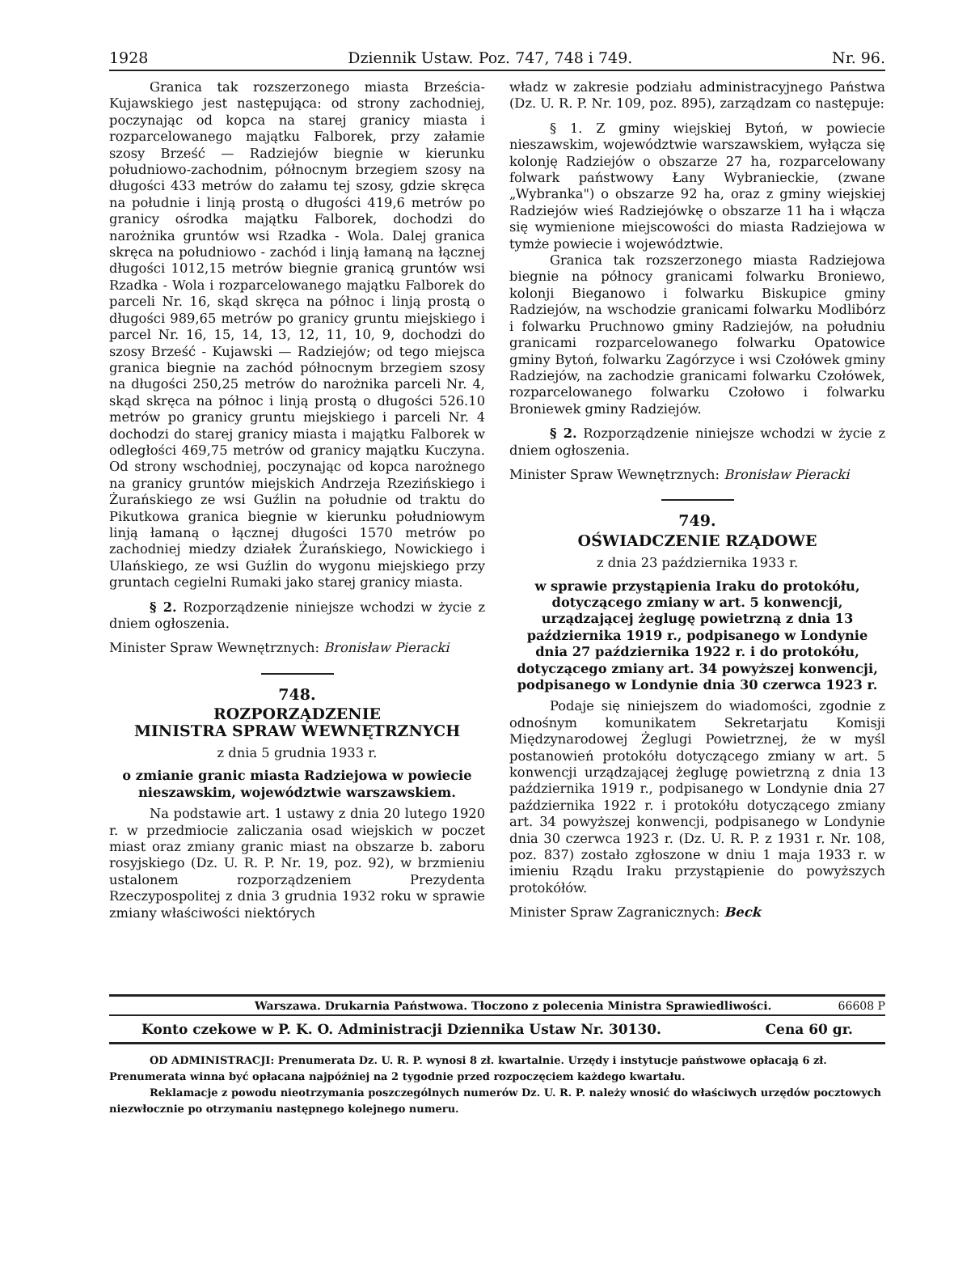1928 Dziennik Ustaw. Poz. 747, 748 i 749. Nr. 96.
Granica tak rozszerzonego miasta Brześcia-Kujawskiego jest następująca: od strony zachodniej, poczynając od kopca na starej granicy miasta i rozparcelowanego majątku Falborek, przy załamie szosy Brześć — Radziejów biegnie w kierunku południowo-zachodnim, północnym brzegiem szosy na długości 433 metrów do załamu tej szosy, gdzie skręca na południe i linją prostą o długości 419,6 metrów po granicy ośrodka majątku Falborek, dochodzi do narożnika gruntów wsi Rzadka - Wola. Dalej granica skręca na południowo - zachód i linją łamaną na łącznej długości 1012,15 metrów biegnie granicą gruntów wsi Rzadka - Wola i rozparcelowanego majątku Falborek do parceli Nr. 16, skąd skręca na północ i linją prostą o długości 989,65 metrów po granicy gruntu miejskiego i parcel Nr. 16, 15, 14, 13, 12, 11, 10, 9, dochodzi do szosy Brześć - Kujawski — Radziejów; od tego miejsca granica biegnie na zachód północnym brzegiem szosy na długości 250,25 metrów do narożnika parceli Nr. 4, skąd skręca na północ i linją prostą o długości 526.10 metrów po granicy gruntu miejskiego i parceli Nr. 4 dochodzi do starej granicy miasta i majątku Falborek w odległości 469,75 metrów od granicy majątku Kuczyna. Od strony wschodniej, poczynając od kopca narożnego na granicy gruntów miejskich Andrzeja Rzezińskiego i Żurańskiego ze wsi Guźlin na południe od traktu do Pikutkowa granica biegnie w kierunku południowym linją łamaną o łącznej długości 1570 metrów po zachodniej miedzy działek Żurańskiego, Nowickiego i Ulańskiego, ze wsi Guźlin do wygonu miejskiego przy gruntach cegielni Rumaki jako starej granicy miasta.
§ 2. Rozporządzenie niniejsze wchodzi w życie z dniem ogłoszenia.
Minister Spraw Wewnętrznych: Bronisław Pieracki
748.
ROZPORZĄDZENIE
MINISTRA SPRAW WEWNĘTRZNYCH
z dnia 5 grudnia 1933 r.
o zmianie granic miasta Radziejowa w powiecie nieszawskim, województwie warszawskiem.
Na podstawie art. 1 ustawy z dnia 20 lutego 1920 r. w przedmiocie zaliczania osad wiejskich w poczet miast oraz zmiany granic miast na obszarze b. zaboru rosyjskiego (Dz. U. R. P. Nr. 19, poz. 92), w brzmieniu ustalonem rozporządzeniem Prezydenta Rzeczypospolitej z dnia 3 grudnia 1932 roku w sprawie zmiany właściwości niektórych
władz w zakresie podziału administracyjnego Państwa (Dz. U. R. P. Nr. 109, poz. 895), zarządzam co następuje:
§ 1. Z gminy wiejskiej Bytoń, w powiecie nieszawskim, województwie warszawskiem, wyłącza się kolonję Radziejów o obszarze 27 ha, rozparcelowany folwark państwowy Łany Wybranieckie, (zwane „Wybranka") o obszarze 92 ha, oraz z gminy wiejskiej Radziejów wieś Radziejówkę o obszarze 11 ha i włącza się wymienione miejscowości do miasta Radziejowa w tymże powiecie i województwie.
Granica tak rozszerzonego miasta Radziejowa biegnie na północy granicami folwarku Broniewo, kolonji Bieganowo i folwarku Biskupice gminy Radziejów, na wschodzie granicami folwarku Modlibórz i folwarku Pruchnowo gminy Radziejów, na południu granicami rozparcelowanego folwarku Opatowice gminy Bytoń, folwarku Zagórzyce i wsi Czołówek gminy Radziejów, na zachodzie granicami folwarku Czołówek, rozparcelowanego folwarku Czołowo i folwarku Broniewek gminy Radziejów.
§ 2. Rozporządzenie niniejsze wchodzi w życie z dniem ogłoszenia.
Minister Spraw Wewnętrznych: Bronisław Pieracki
749.
OŚWIADCZENIE RZĄDOWE
z dnia 23 października 1933 r.
w sprawie przystąpienia Iraku do protokółu, dotyczącego zmiany w art. 5 konwencji, urządzającej żeglugę powietrzną z dnia 13 października 1919 r., podpisanego w Londynie dnia 27 października 1922 r. i do protokółu, dotyczącego zmiany art. 34 powyższej konwencji, podpisanego w Londynie dnia 30 czerwca 1923 r.
Podaje się niniejszem do wiadomości, zgodnie z odnośnym komunikatem Sekretarjatu Komisji Międzynarodowej Żeglugi Powietrznej, że w myśl postanowień protokółu dotyczącego zmiany w art. 5 konwencji urządzającej żeglugę powietrzną z dnia 13 października 1919 r., podpisanego w Londynie dnia 27 października 1922 r. i protokółu dotyczącego zmiany art. 34 powyższej konwencji, podpisanego w Londynie dnia 30 czerwca 1923 r. (Dz. U. R. P. z 1931 r. Nr. 108, poz. 837) zostało zgłoszone w dniu 1 maja 1933 r. w imieniu Rządu Iraku przystąpienie do powyższych protokółów.
Minister Spraw Zagranicznych: Beck
Warszawa. Drukarnia Państwowa. Tłoczono z polecenia Ministra Sprawiedliwości. 66608 P
Konto czekowe w P. K. O. Administracji Dziennika Ustaw Nr. 30130. Cena 60 gr.
OD ADMINISTRACJI: Prenumerata Dz. U. R. P. wynosi 8 zł. kwartalnie. Urzędy i instytucje państwowe opłacają 6 zł. Prenumerata winna być opłacana najpóźniej na 2 tygodnie przed rozpoczęciem każdego kwartału.
Reklamacje z powodu nieotrzymania poszczególnych numerów Dz. U. R. P. należy wnosić do właściwych urzędów pocztowych niezwłocznie po otrzymaniu następnego kolejnego numeru.